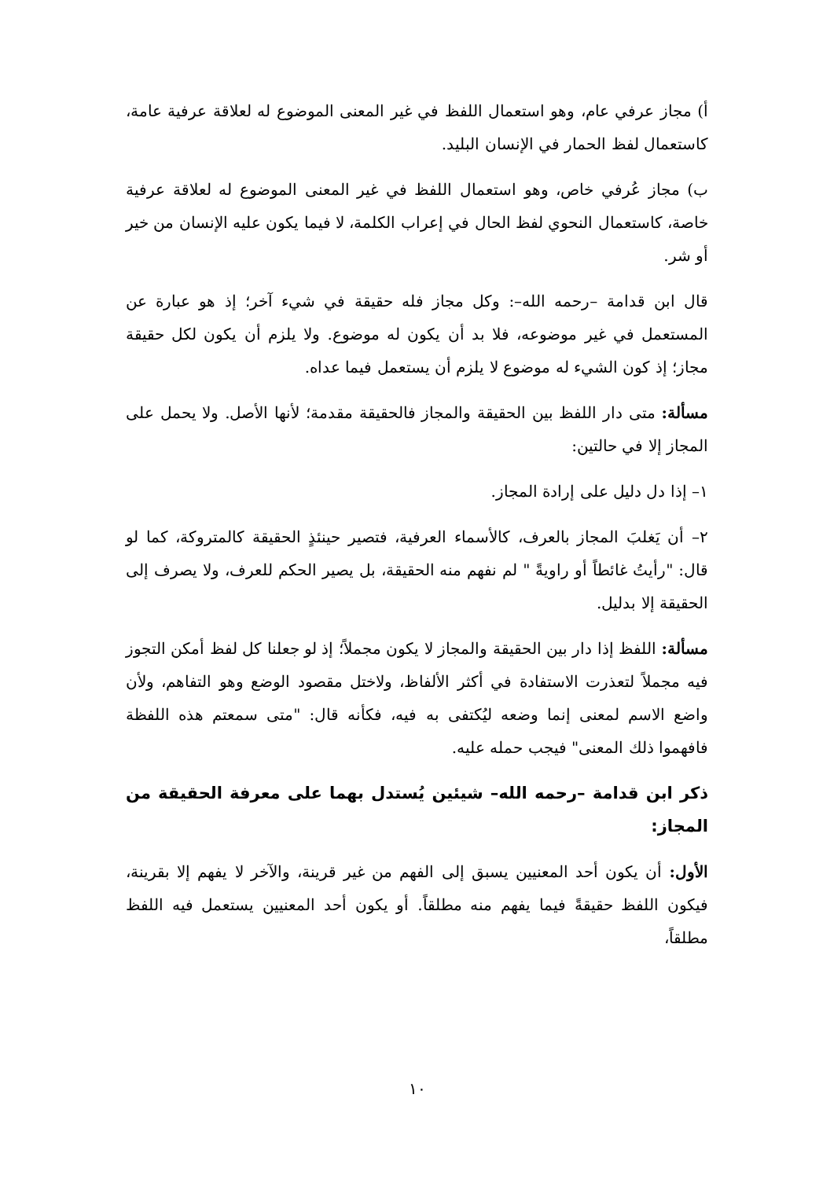أ) مجاز عرفي عام، وهو استعمال اللفظ في غير المعنى الموضوع له لعلاقة عرفية عامة، كاستعمال لفظ الحمار في الإنسان البليد.
ب) مجاز عُرفي خاص، وهو استعمال اللفظ في غير المعنى الموضوع له لعلاقة عرفية خاصة، كاستعمال النحوي لفظ الحال في إعراب الكلمة، لا فيما يكون عليه الإنسان من خير أو شر.
قال ابن قدامة –رحمه الله–: وكل مجاز فله حقيقة في شيء آخر؛ إذ هو عبارة عن المستعمل في غير موضوعه، فلا بد أن يكون له موضوع. ولا يلزم أن يكون لكل حقيقة مجاز؛ إذ كون الشيء له موضوع لا يلزم أن يستعمل فيما عداه.
مسألة: متى دار اللفظ بين الحقيقة والمجاز فالحقيقة مقدمة؛ لأنها الأصل. ولا يحمل على المجاز إلا في حالتين:
١– إذا دل دليل على إرادة المجاز.
٢– أن يَغلبَ المجاز بالعرف، كالأسماء العرفية، فتصير حينئذٍ الحقيقة كالمتروكة، كما لو قال: "رأيتُ غائطاً أو راويةً " لم نفهم منه الحقيقة، بل يصير الحكم للعرف، ولا يصرف إلى الحقيقة إلا بدليل.
مسألة: اللفظ إذا دار بين الحقيقة والمجاز لا يكون مجملاً؛ إذ لو جعلنا كل لفظ أمكن التجوز فيه مجملاً لتعذرت الاستفادة في أكثر الألفاظ، ولاختل مقصود الوضع وهو التفاهم، ولأن واضع الاسم لمعنى إنما وضعه ليُكتفى به فيه، فكأنه قال: "متى سمعتم هذه اللفظة فافهموا ذلك المعنى" فيجب حمله عليه.
ذكر ابن قدامة –رحمه الله– شيئين يُستدل بهما على معرفة الحقيقة من المجاز:
الأول: أن يكون أحد المعنيين يسبق إلى الفهم من غير قرينة، والآخر لا يفهم إلا بقرينة، فيكون اللفظ حقيقةً فيما يفهم منه مطلقاً. أو يكون أحد المعنيين يستعمل فيه اللفظ مطلقاً،
١٠